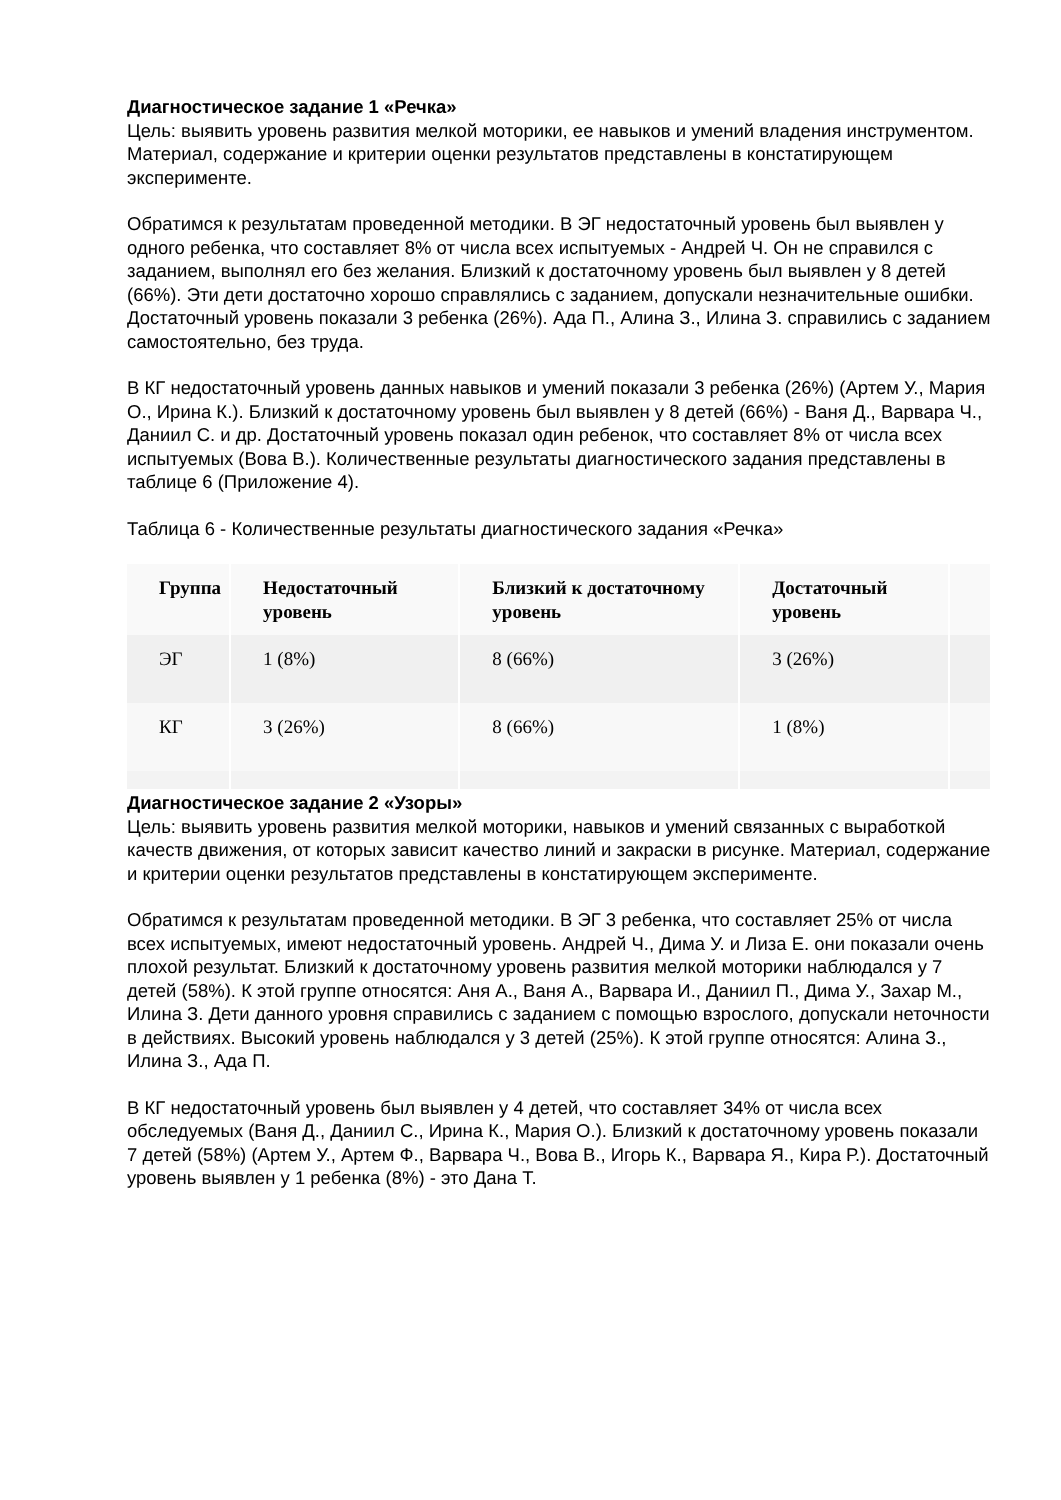Диагностическое задание 1 «Речка»
Цель: выявить уровень развития мелкой моторики, ее навыков и умений владения инструментом. Материал, содержание и критерии оценки результатов представлены в констатирующем эксперименте.
Обратимся к результатам проведенной методики. В ЭГ недостаточный уровень был выявлен у одного ребенка, что составляет 8% от числа всех испытуемых - Андрей Ч. Он не справился с заданием, выполнял его без желания. Близкий к достаточному уровень был выявлен у 8 детей (66%). Эти дети достаточно хорошо справлялись с заданием, допускали незначительные ошибки. Достаточный уровень показали 3 ребенка (26%). Ада П., Алина З., Илина З. справились с заданием самостоятельно, без труда.
В КГ недостаточный уровень данных навыков и умений показали 3 ребенка (26%) (Артем У., Мария О., Ирина К.). Близкий к достаточному уровень был выявлен у 8 детей (66%) - Ваня Д., Варвара Ч., Даниил С. и др. Достаточный уровень показал один ребенок, что составляет 8% от числа всех испытуемых (Вова В.). Количественные результаты диагностического задания представлены в таблице 6 (Приложение 4).
Таблица 6 - Количественные результаты диагностического задания «Речка»
| Группа | Недостаточный уровень | Близкий к достаточному уровень | Достаточный уровень | |
| --- | --- | --- | --- | --- |
| ЭГ | 1 (8%) | 8 (66%) | 3 (26%) | |
| КГ | 3 (26%) | 8 (66%) | 1 (8%) | |
Диагностическое задание 2 «Узоры»
Цель: выявить уровень развития мелкой моторики, навыков и умений связанных с выработкой качеств движения, от которых зависит качество линий и закраски в рисунке. Материал, содержание и критерии оценки результатов представлены в констатирующем эксперименте.
Обратимся к результатам проведенной методики. В ЭГ 3 ребенка, что составляет 25% от числа всех испытуемых, имеют недостаточный уровень. Андрей Ч., Дима У. и Лиза Е. они показали очень плохой результат. Близкий к достаточному уровень развития мелкой моторики наблюдался у 7 детей (58%). К этой группе относятся: Аня А., Ваня А., Варвара И., Даниил П., Дима У., Захар М., Илина З. Дети данного уровня справились с заданием с помощью взрослого, допускали неточности в действиях. Высокий уровень наблюдался у 3 детей (25%). К этой группе относятся: Алина З., Илина З., Ада П.
В КГ недостаточный уровень был выявлен у 4 детей, что составляет 34% от числа всех обследуемых (Ваня Д., Даниил С., Ирина К., Мария О.). Близкий к достаточному уровень показали 7 детей (58%) (Артем У., Артем Ф., Варвара Ч., Вова В., Игорь К., Варвара Я., Кира Р.). Достаточный уровень выявлен у 1 ребенка (8%) - это Дана Т.